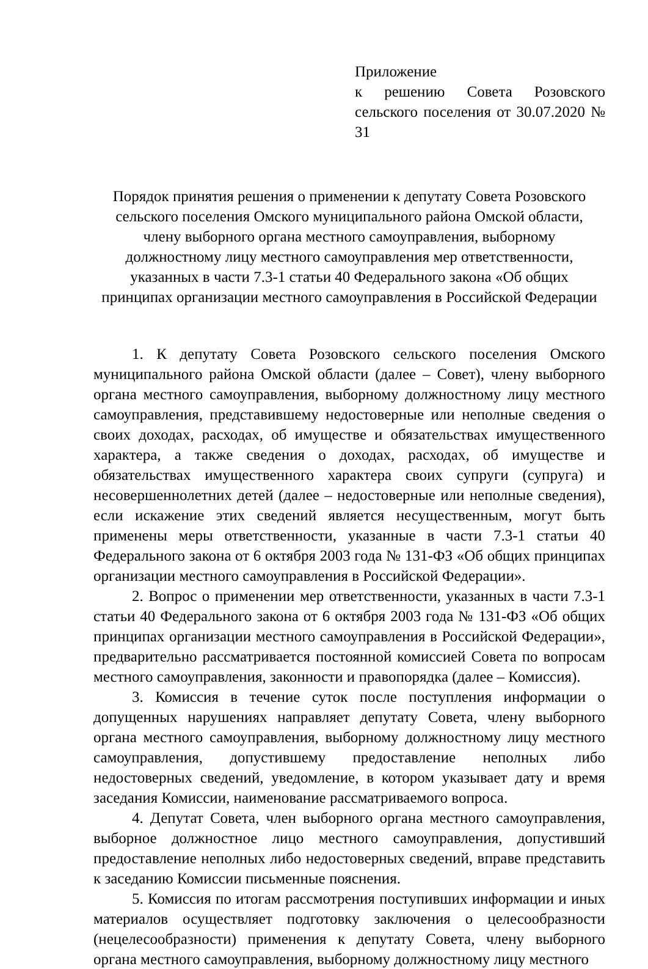Приложение
к решению Совета Розовского сельского поселения от 30.07.2020 № 31
Порядок принятия решения о применении к депутату Совета Розовского
сельского поселения Омского муниципального района Омской области,
члену выборного органа местного самоуправления, выборному
должностному лицу местного самоуправления мер ответственности,
указанных в части 7.3-1 статьи 40 Федерального закона «Об общих
принципах организации местного самоуправления в Российской Федерации
1. К депутату Совета Розовского сельского поселения Омского муниципального района Омской области (далее – Совет), члену выборного органа местного самоуправления, выборному должностному лицу местного самоуправления, представившему недостоверные или неполные сведения о своих доходах, расходах, об имуществе и обязательствах имущественного характера, а также сведения о доходах, расходах, об имуществе и обязательствах имущественного характера своих супруги (супруга) и несовершеннолетних детей (далее – недостоверные или неполные сведения), если искажение этих сведений является несущественным, могут быть применены меры ответственности, указанные в части 7.3-1 статьи 40 Федерального закона от 6 октября 2003 года № 131-ФЗ «Об общих принципах организации местного самоуправления в Российской Федерации».
2. Вопрос о применении мер ответственности, указанных в части 7.3-1 статьи 40 Федерального закона от 6 октября 2003 года № 131-ФЗ «Об общих принципах организации местного самоуправления в Российской Федерации», предварительно рассматривается постоянной комиссией Совета по вопросам местного самоуправления, законности и правопорядка (далее – Комиссия).
3. Комиссия в течение суток после поступления информации о допущенных нарушениях направляет депутату Совета, члену выборного органа местного самоуправления, выборному должностному лицу местного самоуправления, допустившему предоставление неполных либо недостоверных сведений, уведомление, в котором указывает дату и время заседания Комиссии, наименование рассматриваемого вопроса.
4. Депутат Совета, член выборного органа местного самоуправления, выборное должностное лицо местного самоуправления, допустивший предоставление неполных либо недостоверных сведений, вправе представить к заседанию Комиссии письменные пояснения.
5. Комиссия по итогам рассмотрения поступивших информации и иных материалов осуществляет подготовку заключения о целесообразности (нецелесообразности) применения к депутату Совета, члену выборного органа местного самоуправления, выборному должностному лицу местного